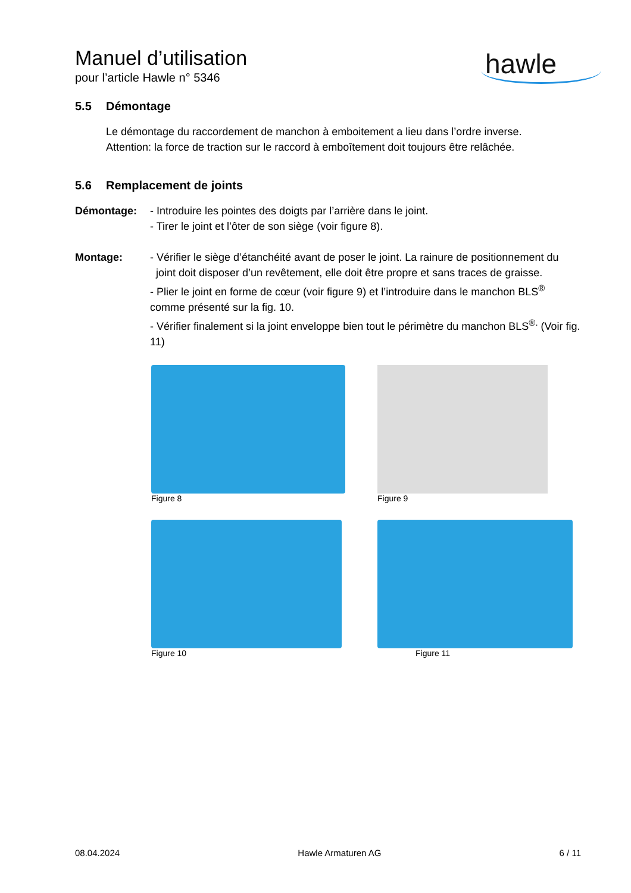hawle
Manuel d’utilisation
pour l’article Hawle n° 5346
5.5 Démontage
Le démontage du raccordement de manchon à emboitement a lieu dans l’ordre inverse.
Attention: la force de traction sur le raccord à emboîtement doit toujours être relâchée.
5.6 Remplacement de joints
Démontage: - Introduire les pointes des doigts par l’arrière dans le joint.
- Tirer le joint et l’ôter de son siège (voir figure 8).
Montage: - Vérifier le siège d’étanchéité avant de poser le joint. La rainure de positionnement du
joint doit disposer d’un revêtement, elle doit être propre et sans traces de graisse.
- Plier le joint en forme de cœur (voir figure 9) et l’introduire dans le manchon BLS<sup>®</sup> comme présenté sur la fig. 10.
- Vérifier finalement si la joint enveloppe bien tout le périmètre du manchon BLS<sup>®.</sup> (Voir fig. 11)
Figure 8
Figure 9
Figure 10
Figure 11
08.04.2024 Hawle Armaturen AG 6 / 11